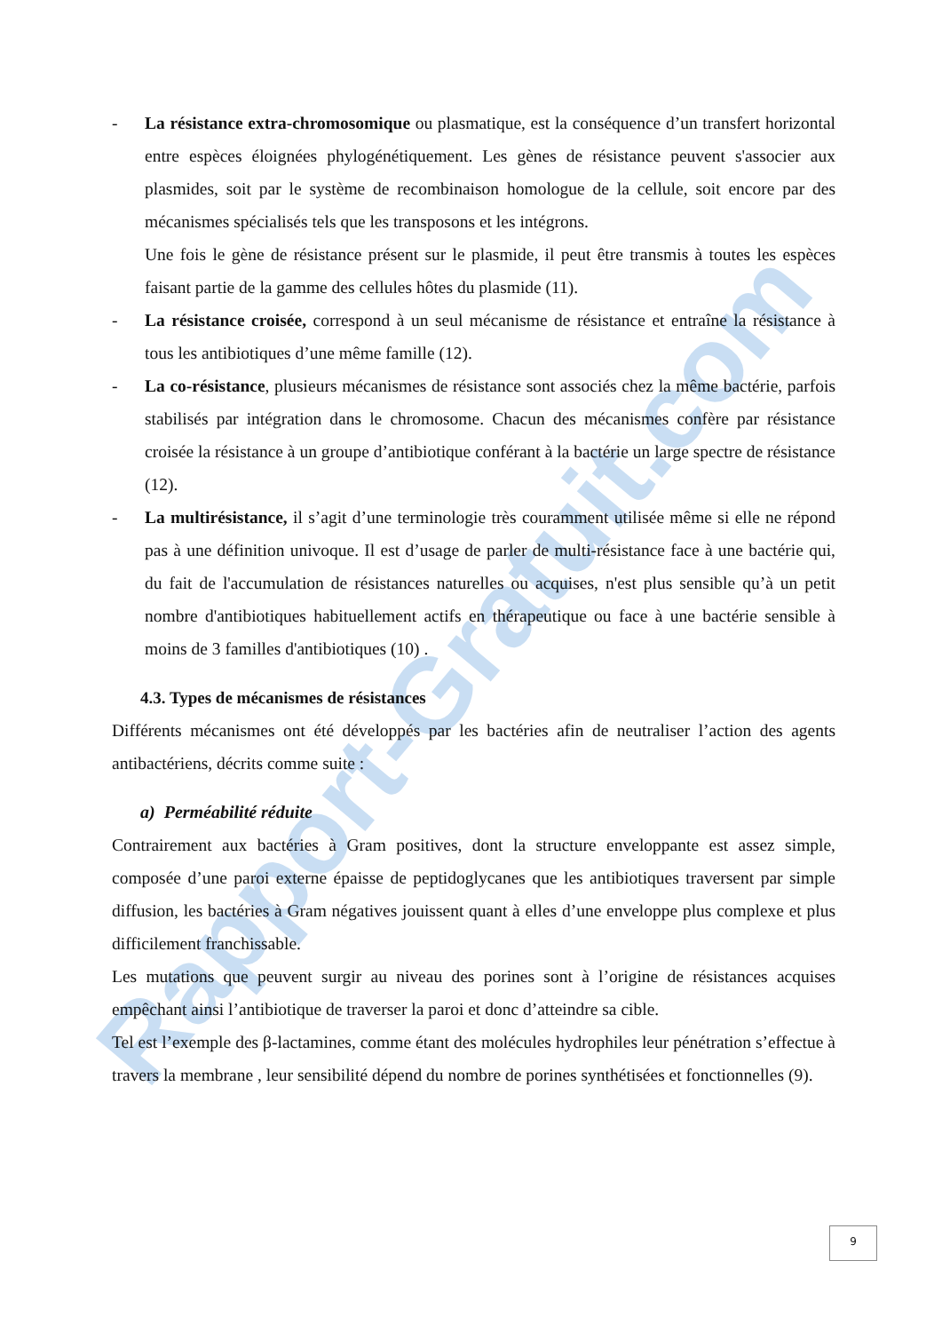Rapport-Gratuit.com
- La résistance extra-chromosomique ou plasmatique, est la conséquence d’un transfert horizontal entre espèces éloignées phylogénétiquement. Les gènes de résistance peuvent s'associer aux plasmides, soit par le système de recombinaison homologue de la cellule, soit encore par des mécanismes spécialisés tels que les transposons et les intégrons.
Une fois le gène de résistance présent sur le plasmide, il peut être transmis à toutes les espèces faisant partie de la gamme des cellules hôtes du plasmide (11).
- La résistance croisée, correspond à un seul mécanisme de résistance et entraîne la résistance à tous les antibiotiques d’une même famille (12).
- La co-résistance, plusieurs mécanismes de résistance sont associés chez la même bactérie, parfois stabilisés par intégration dans le chromosome. Chacun des mécanismes confère par résistance croisée la résistance à un groupe d’antibiotique conférant à la bactérie un large spectre de résistance (12).
- La multirésistance, il s’agit d’une terminologie très couramment utilisée même si elle ne répond pas à une définition univoque. Il est d’usage de parler de multi-résistance face à une bactérie qui, du fait de l'accumulation de résistances naturelles ou acquises, n'est plus sensible qu’à un petit nombre d'antibiotiques habituellement actifs en thérapeutique ou face à une bactérie sensible à moins de 3 familles d'antibiotiques (10) .
4.3. Types de mécanismes de résistances
Différents mécanismes ont été développés par les bactéries afin de neutraliser l’action des agents antibactériens, décrits comme suite :
a) Perméabilité réduite
Contrairement aux bactéries à Gram positives, dont la structure enveloppante est assez simple, composée d’une paroi externe épaisse de peptidoglycanes que les antibiotiques traversent par simple diffusion, les bactéries à Gram négatives jouissent quant à elles d’une enveloppe plus complexe et plus difficilement franchissable.
Les mutations que peuvent surgir au niveau des porines sont à l’origine de résistances acquises empêchant ainsi l’antibiotique de traverser la paroi et donc d’atteindre sa cible.
Tel est l’exemple des β-lactamines, comme étant des molécules hydrophiles leur pénétration s’effectue à travers la membrane , leur sensibilité dépend du nombre de porines synthétisées et fonctionnelles (9).
9